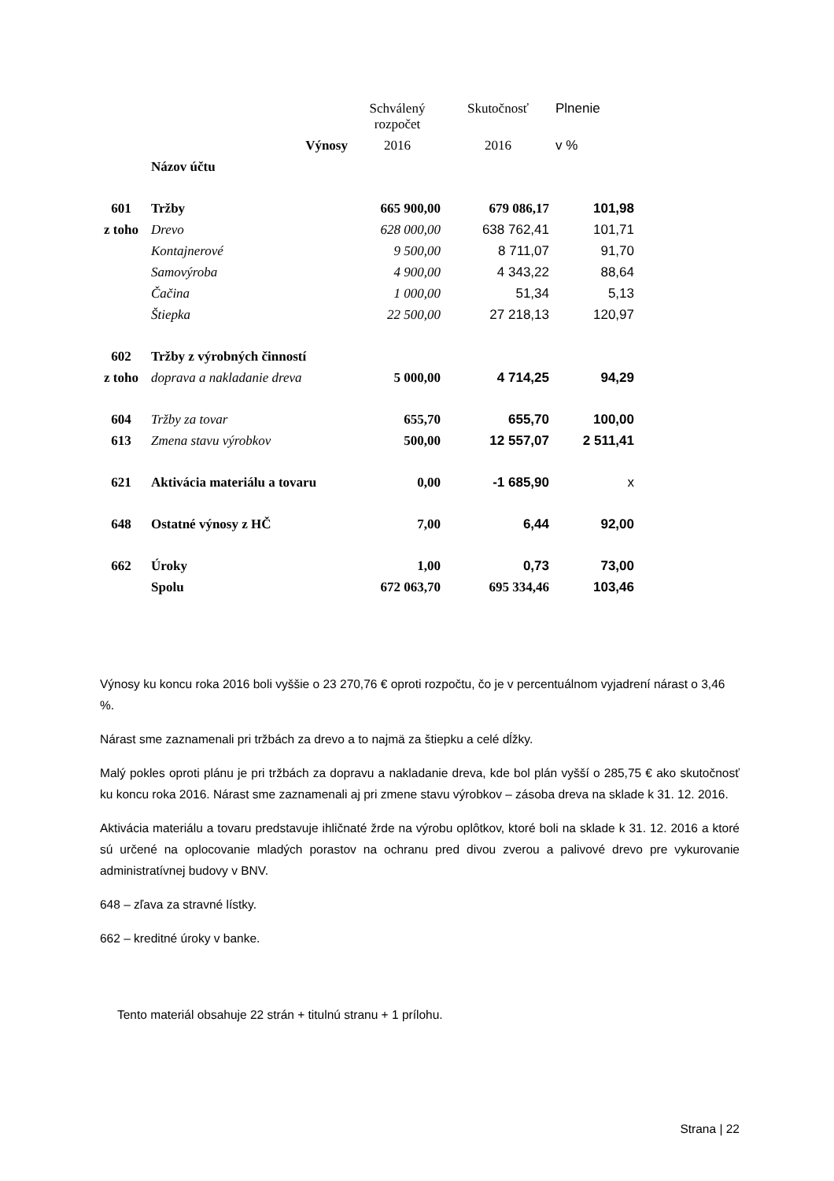| | | Schválený rozpočet | Skutočnosť | Plnenie |
| --- | --- | --- | --- | --- |
| | Výnosy | 2016 | 2016 | v % |
| | Názov účtu | | | |
| 601 | Tržby | 665 900,00 | 679 086,17 | 101,98 |
| z toho | Drevo | 628 000,00 | 638 762,41 | 101,71 |
| | Kontajnerové | 9 500,00 | 8 711,07 | 91,70 |
| | Samovýroba | 4 900,00 | 4 343,22 | 88,64 |
| | Čačina | 1 000,00 | 51,34 | 5,13 |
| | Štiepka | 22 500,00 | 27 218,13 | 120,97 |
| 602 | Tržby z výrobných činností | | | |
| z toho | doprava a nakladanie dreva | 5 000,00 | 4 714,25 | 94,29 |
| 604 | Tržby za tovar | 655,70 | 655,70 | 100,00 |
| 613 | Zmena stavu výrobkov | 500,00 | 12 557,07 | 2 511,41 |
| 621 | Aktivácia materiálu a tovaru | 0,00 | -1 685,90 | x |
| 648 | Ostatné výnosy z HČ | 7,00 | 6,44 | 92,00 |
| 662 | Úroky | 1,00 | 0,73 | 73,00 |
| | Spolu | 672 063,70 | 695 334,46 | 103,46 |
Výnosy ku koncu roka 2016 boli vyššie o 23 270,76 € oproti rozpočtu, čo je v percentuálnom vyjadrení nárast o 3,46 %.
Nárast sme zaznamenali pri tržbách za drevo a to najmä za štiepku a celé dĺžky.
Malý pokles oproti plánu je pri tržbách za dopravu a nakladanie dreva, kde bol plán vyšší o 285,75 € ako skutočnosť ku koncu roka 2016. Nárast sme zaznamenali aj pri zmene stavu výrobkov – zásoba dreva na sklade k 31. 12. 2016.
Aktivácia materiálu a tovaru predstavuje ihličnaté žrde na výrobu oplôtkov, ktoré boli na sklade k 31. 12. 2016 a ktoré sú určené na oplocovanie mladých porastov na ochranu pred divou zverou a palivové drevo pre vykurovanie administratívnej budovy v BNV.
648 – zľava za stravné lístky.
662 – kreditné úroky v banke.
Tento materiál obsahuje 22 strán + titulnú stranu + 1 prílohu.
Strana | 22